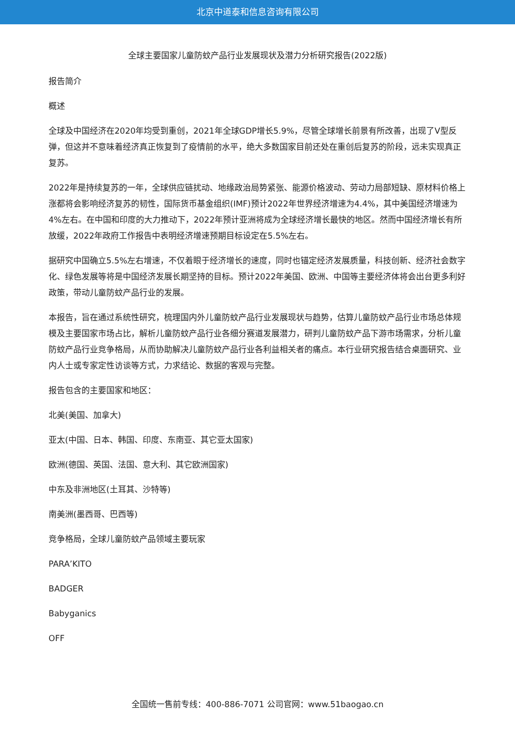北京中道泰和信息咨询有限公司
全球主要国家儿童防蚊产品行业发展现状及潜力分析研究报告(2022版)
报告简介
概述
全球及中国经济在2020年均受到重创，2021年全球GDP增长5.9%，尽管全球增长前景有所改善，出现了V型反弹，但这并不意味着经济真正恢复到了疫情前的水平，绝大多数国家目前还处在重创后复苏的阶段，远未实现真正复苏。
2022年是持续复苏的一年，全球供应链扰动、地缘政治局势紧张、能源价格波动、劳动力局部短缺、原材料价格上涨都将会影响经济复苏的韧性，国际货币基金组织(IMF)预计2022年世界经济增速为4.4%，其中美国经济增速为4%左右。在中国和印度的大力推动下，2022年预计亚洲将成为全球经济增长最快的地区。然而中国经济增长有所放缓，2022年政府工作报告中表明经济增速预期目标设定在5.5%左右。
据研究中国确立5.5%左右增速，不仅着眼于经济增长的速度，同时也锚定经济发展质量，科技创新、经济社会数字化、绿色发展等将是中国经济发展长期坚持的目标。预计2022年美国、欧洲、中国等主要经济体将会出台更多利好政策，带动儿童防蚊产品行业的发展。
本报告，旨在通过系统性研究，梳理国内外儿童防蚊产品行业发展现状与趋势，估算儿童防蚊产品行业市场总体规模及主要国家市场占比，解析儿童防蚊产品行业各细分赛道发展潜力，研判儿童防蚊产品下游市场需求，分析儿童防蚊产品行业竞争格局，从而协助解决儿童防蚊产品行业各利益相关者的痛点。本行业研究报告结合桌面研究、业内人士或专家定性访谈等方式，力求结论、数据的客观与完整。
报告包含的主要国家和地区：
北美(美国、加拿大)
亚太(中国、日本、韩国、印度、东南亚、其它亚太国家)
欧洲(德国、英国、法国、意大利、其它欧洲国家)
中东及非洲地区(土耳其、沙特等)
南美洲(墨西哥、巴西等)
竞争格局，全球儿童防蚊产品领域主要玩家
PARA’KITO
BADGER
Babyganics
OFF
全国统一售前专线：400-886-7071 公司官网：www.51baogao.cn